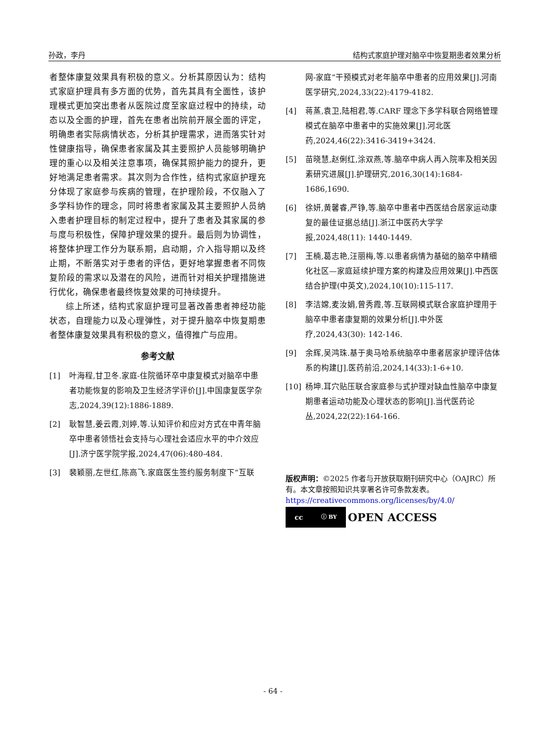孙政，李丹 结构式家庭护理对脑卒中恢复期患者效果分析
者整体康复效果具有积极的意义。分析其原因认为：结构式家庭护理具有多方面的优势，首先其具有全面性，该护理模式更加突出患者从医院过度至家庭过程中的持续，动态以及全面的护理，首先在患者出院前开展全面的评定，明确患者实际病情状态，分析其护理需求，进而落实针对性健康指导，确保患者家属及其主要照护人员能够明确护理的重心以及相关注意事项，确保其照护能力的提升，更好地满足患者需求。其次则为合作性，结构式家庭护理充分体现了家庭参与疾病的管理，在护理阶段，不仅融入了多学科协作的理念，同时将患者家属及其主要照护人员纳入患者护理目标的制定过程中，提升了患者及其家属的参与度与积极性，保障护理效果的提升。最后则为协调性，将整体护理工作分为联系期，启动期，介入指导期以及终止期，不断落实对于患者的评估，更好地掌握患者不同恢复阶段的需求以及潜在的风险，进而针对相关护理措施进行优化，确保患者最终恢复效果的可持续提升。
综上所述，结构式家庭护理可显著改善患者神经功能状态，自理能力以及心理弹性，对于提升脑卒中恢复期患者整体康复效果具有积极的意义，值得推广与应用。
参考文献
[1] 叶海程,甘卫冬.家庭-住院循环卒中康复模式对脑卒中患者功能恢复的影响及卫生经济学评价[J].中国康复医学杂志,2024,39(12):1886-1889.
[2] 耿智慧,姜云霞,刘婷,等.认知评价和应对方式在中青年脑卒中患者领悟社会支持与心理社会适应水平的中介效应[J].济宁医学院学报,2024,47(06):480-484.
[3] 裴颖丽,左世红,陈高飞.家庭医生签约服务制度下“互联
网-家庭”干预模式对老年脑卒中患者的应用效果[J].河南医学研究,2024,33(22):4179-4182.
[4] 蒋蒸,袁卫,陆相君,等.CARF 理念下多学科联合网络管理模式在脑卒中患者中的实施效果[J].河北医药,2024,46(22):3416-3419+3424.
[5] 苗晓慧,赵俐红,涂双燕,等.脑卒中病人再入院率及相关因素研究进展[J].护理研究,2016,30(14):1684-1686,1690.
[6] 徐妍,黄馨睿,严铮,等.脑卒中患者中西医结合居家运动康复的最佳证据总结[J].浙江中医药大学学报,2024,48(11): 1440-1449.
[7] 王楠,葛志艳,汪丽梅,等.以患者病情为基础的脑卒中精细化社区—家庭延续护理方案的构建及应用效果[J].中西医结合护理(中英文),2024,10(10):115-117.
[8] 李洁嫦,麦汝娟,曾秀霞,等.互联网模式联合家庭护理用于脑卒中患者康复期的效果分析[J].中外医疗,2024,43(30): 142-146.
[9] 余辉,吴鸿珠.基于奥马哈系统脑卒中患者居家护理评估体系的构建[J].医药前沿,2024,14(33):1-6+10.
[10] 杨坤.耳穴贴压联合家庭参与式护理对缺血性脑卒中康复期患者运动功能及心理状态的影响[J].当代医药论丛,2024,22(22):164-166.
版权声明：©2025 作者与开放获取期刊研究中心（OAJRC）所有。本文章按照知识共享署名许可条款发表。
https://creativecommons.org/licenses/by/4.0/
cc ⓘ BY
OPEN ACCESS
- 64 -